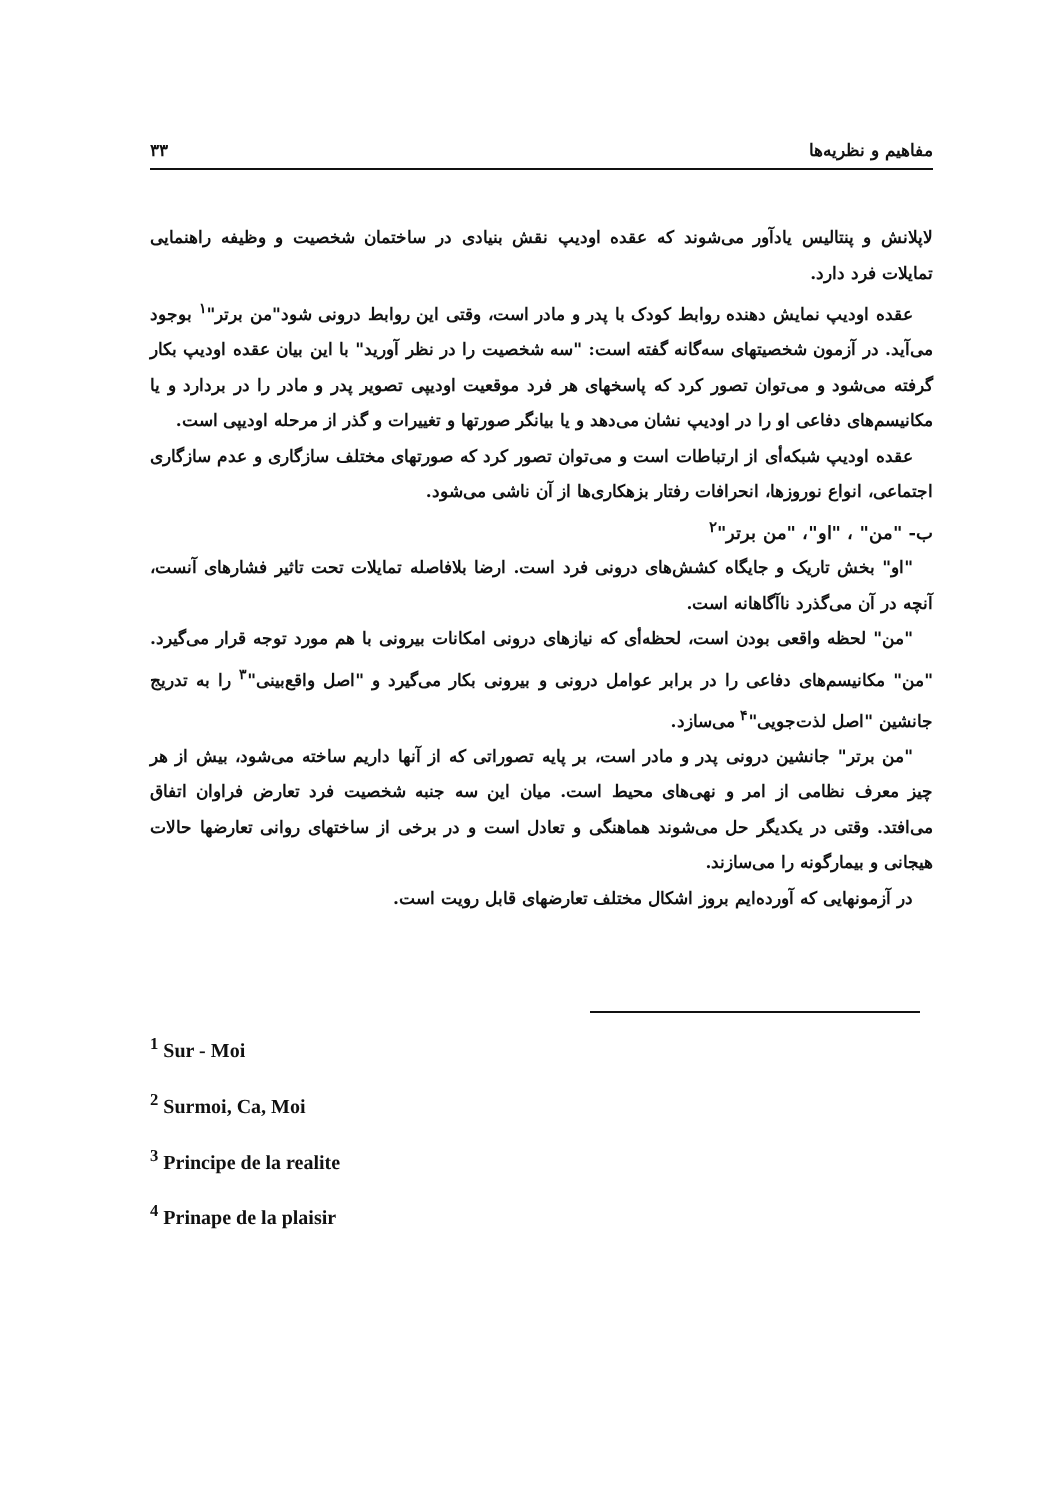مفاهیم و نظریه‌ها ۳۳
لاپلانش و پنتالیس یادآور می‌شوند که عقده اودیپ نقش بنیادی در ساختمان شخصیت و وظیفه راهنمایی تمایلات فرد دارد.
عقده اودیپ نمایش دهنده روابط کودک با پدر و مادر است، وقتی این روابط درونی شود"من برتر"<sup>۱</sup> بوجود می‌آید. در آزمون شخصیتهای سه‌گانه گفته است: "سه شخصیت را در نظر آورید" با این بیان عقده اودیپ بکار گرفته می‌شود و می‌توان تصور کرد که پاسخهای هر فرد موقعیت اودیپی تصویر پدر و مادر را در بردارد و یا مکانیسم‌های دفاعی او را در اودیپ نشان می‌دهد و یا بیانگر صورتها و تغییرات و گذر از مرحله اودیپی است.
عقده اودیپ شبکه‌أی از ارتباطات است و می‌توان تصور کرد که صورتهای مختلف سازگاری و عدم سازگاری اجتماعی، انواع نوروزها، انحرافات رفتار بزهکاری‌ها از آن ناشی می‌شود.
ب- "من" ، "او"، "من برتر"<sup>۲</sup>
"او" بخش تاریک و جایگاه کشش‌های درونی فرد است. ارضا بلافاصله تمایلات تحت تاثیر فشارهای آنست، آنچه در آن می‌گذرد ناآگاهانه است.
"من" لحظه واقعی بودن است، لحظه‌أی که نیازهای درونی امکانات بیرونی با هم مورد توجه قرار می‌گیرد. "من" مکانیسم‌های دفاعی را در برابر عوامل درونی و بیرونی بکار می‌گیرد و "اصل واقع‌بینی"<sup>۳</sup> را به تدریج جانشین "اصل لذت‌جویی"<sup>۴</sup> می‌سازد.
"من برتر" جانشین درونی پدر و مادر است، بر پایه تصوراتی که از آنها داریم ساخته می‌شود، بیش از هر چیز معرف نظامی از امر و نهی‌های محیط است. میان این سه جنبه شخصیت فرد تعارض فراوان اتفاق می‌افتد. وقتی در یکدیگر حل می‌شوند هماهنگی و تعادل است و در برخی از ساختهای روانی تعارضها حالات هیجانی و بیمارگونه را می‌سازند.
در آزمونهایی که آورده‌ایم بروز اشکال مختلف تعارضهای قابل رویت است.
<sup>1</sup> Sur - Moi
<sup>2</sup> Surmoi, Ca, Moi
<sup>3</sup> Principe de la realite
<sup>4</sup> Prinape de la plaisir